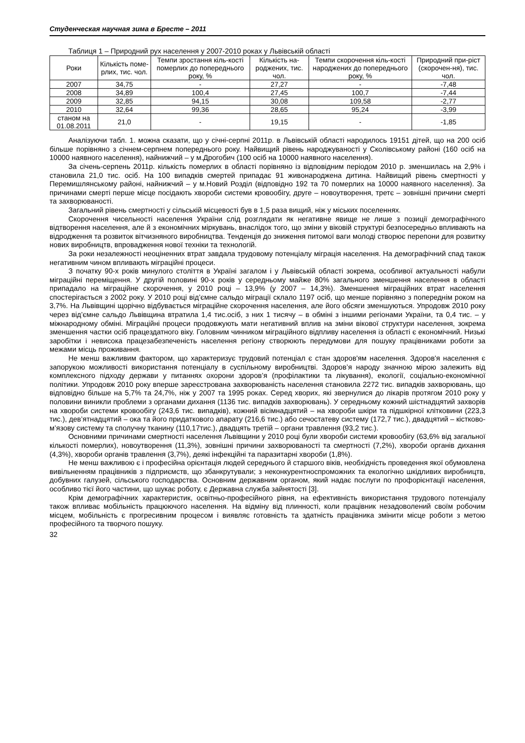Студенческая научная зима в Бресте – 2011
Таблиця 1 – Природний рух населення у 2007-2010 роках у Львівській області
| Роки | Кількість поме-рлих, тис. чол. | Темпи зростання кіль-кості померлих до попереднього року, % | Кількість на-роджених, тис. чол. | Темпи скорочення кіль-кості народжених до попереднього року, % | Природний при-ріст (скорочен-ня), тис. чол. |
| --- | --- | --- | --- | --- | --- |
| 2007 | 34,75 | - | 27,27 | - | -7,48 |
| 2008 | 34,89 | 100,4 | 27,45 | 100,7 | -7,44 |
| 2009 | 32,85 | 94,15 | 30,08 | 109,58 | -2,77 |
| 2010 | 32,64 | 99,36 | 28,65 | 95,24 | -3,99 |
| станом на 01.08.2011 | 21,0 | - | 19,15 | - | -1,85 |
Аналізуючи табл. 1. можна сказати, що у січні-серпні 2011р. в Львівській області народилось 19151 дітей, що на 200 осіб більше порівняно з січнем-серпнем попереднього року. Найвищий рівень народжуваності у Сколівському районі (160 осіб на 10000 наявного населення), найнижчий – у м.Дрогобич (100 осіб на 10000 наявного населення).
За січень-серпень 2011р. кількість померлих в області порівняно із відповідним періодом 2010 р. зменшилась на 2,9% і становила 21,0 тис. осіб. На 100 випадків смертей припадає 91 живонароджена дитина. Найвищий рівень смертності у Перемишлянському районі, найнижчий – у м.Новий Розділ (відповідно 192 та 70 померлих на 10000 наявного населення). За причинами смерті перше місце посідають хвороби системи кровообігу, друге – новоутворення, третє – зовнішні причини смерті та захворюваності.
Загальний рівень смертності у сільській місцевості був в 1,5 раза вищий, ніж у міських поселеннях.
Скорочення чисельності населення України слід розглядати як негативне явище не лише з позиції демографічного відтворення населення, але й з економічних міркувань, внаслідок того, що зміни у віковій структурі безпосередньо впливають на відродження та розвиток вітчизняного виробництва. Тенденція до зниження питомої ваги молоді створює перепони для розвитку нових виробництв, впровадження нової техніки та технологій.
За роки незалежності неоціненних втрат завдала трудовому потенціалу міграція населення. На демографічний спад також негативним чином впливають міграційні процеси.
З початку 90-х років минулого століття в Україні загалом і у Львівській області зокрема, особливої актуальності набули міграційні переміщення. У другій половині 90-х років у середньому майже 80% загального зменшення населення в області припадало на міграційне скорочення, у 2010 році – 13,9% (у 2007 – 14,3%). Зменшення міграційних втрат населення спостерігається з 2002 року. У 2010 році від’ємне сальдо міграції склало 1197 осіб, що менше порівняно з попереднім роком на 3,7%. На Львівщині щорічно відбувається міграційне скорочення населення, але його обсяги зменшуються. Упродовж 2010 року через від’ємне сальдо Львівщина втратила 1,4 тис.осіб, з них 1 тисячу – в обміні з іншими регіонами України, та 0,4 тис. – у міжнародному обміні. Міграційні процеси продовжують мати негативний вплив на зміни вікової структури населення, зокрема зменшення частки осіб працездатного віку. Головним чинником міграційного відпливу населення із області є економічний. Низькі заробітки і невисока працезабезпеченість населення регіону створюють передумови для пошуку працівниками роботи за межами місць проживання.
Не менш важливим фактором, що характеризує трудовий потенціал є стан здоров'ям населення. Здоров'я населення є запорукою можливості використання потенціалу в суспільному виробництві. Здоров’я народу значною мірою залежить від комплексного підходу держави у питаннях охорони здоров’я (профілактики та лікування), екології, соціально-економічної політики. Упродовж 2010 року вперше зареєстрована захворюваність населення становила 2272 тис. випадків захворювань, що відповідно більше на 5,7% та 24,7%, ніж у 2007 та 1995 роках. Серед хворих, які звернулися до лікарів протягом 2010 року у половини виникли проблеми з органами дихання (1136 тис. випадків захворювань). У середньому кожний шістнадцятий захворів на хвороби системи кровообігу (243,6 тис. випадків), кожний вісімнадцятий – на хвороби шкіри та підшкірної клітковини (223,3 тис.), дев’ятнадцятий – ока та його придаткового апарату (216,6 тис.) або сечостатеву систему (172,7 тис.), двадцятий – кістково-м’язову систему та сполучну тканину (110,17тис.), двадцять третій – органи травлення (93,2 тис.).
Основними причинами смертності населення Львівщини у 2010 році були хвороби системи кровообігу (63,6% від загальної кількості померлих), новоутворення (11,3%), зовнішні причини захворюваності та смертності (7,2%), хвороби органів дихання (4,3%), хвороби органів травлення (3,7%), деякі інфекційні та паразитарні хвороби (1,8%).
Не менш важливою є і професійна орієнтація людей середнього й старшого віків, необхідність проведення якої обумовлена вивільненням працівників з підприємств, що збанкрутували; з неконкурентноспроможних та екологічно шкідливих виробництв, добувних галузей, сільського господарства. Основним державним органом, який надає послуги по профорієнтації населення, особливо тієї його частини, що шукає роботу, є Державна служба зайнятості [3].
Крім демографічних характеристик, освітньо-професійного рівня, на ефективність використання трудового потенціалу також впливає мобільність працюючого населення. На відміну від плинності, коли працівник незадоволений своїм робочим місцем, мобільність є прогресивним процесом і виявляє готовність та здатність працівника змінити місце роботи з метою професійного та творчого пошуку.
32